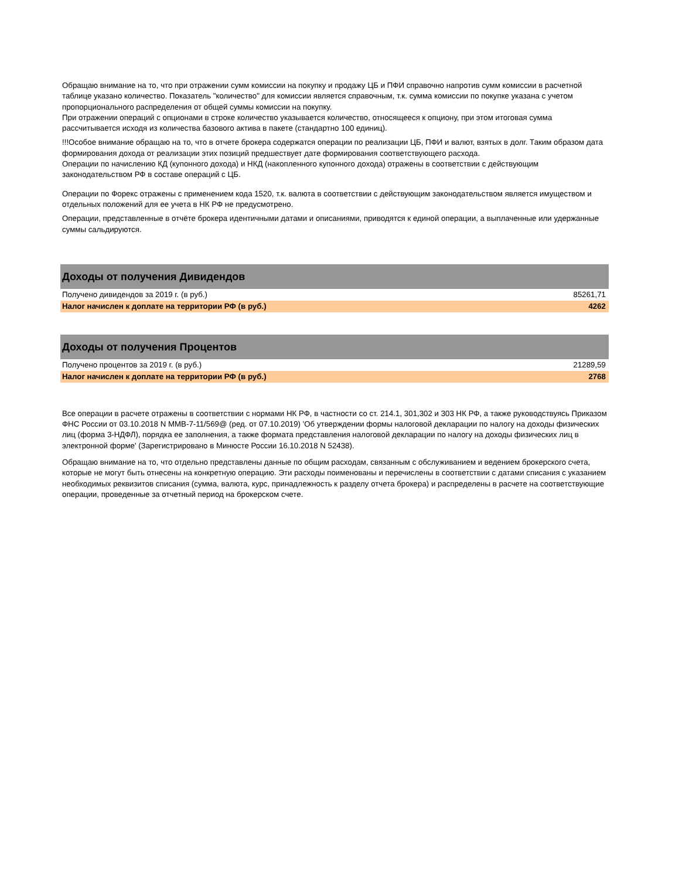Обращаю внимание на то, что при отражении сумм комиссии на покупку и продажу ЦБ и ПФИ справочно напротив сумм комиссии в расчетной таблице указано количество. Показатель "количество" для комиссии является справочным, т.к. сумма комиссии по покупке указана с учетом пропорционального распределения от общей суммы комиссии на покупку.
При отражении операций с опционами в строке количество указывается количество, относящееся к опциону, при этом итоговая сумма рассчитывается исходя из количества базового актива в пакете (стандартно 100 единиц).
!!!Особое внимание обращаю на то, что в отчете брокера содержатся операции по реализации ЦБ, ПФИ и валют, взятых в долг. Таким образом дата формирования дохода от реализации этих позиций предшествует дате формирования соответствующего расхода.
Операции по начислению КД (купонного дохода) и НКД (накопленного купонного дохода) отражены в соответствии с действующим законодательством РФ в составе операций с ЦБ.
Операции по Форекс отражены с применением кода 1520, т.к. валюта в соответствии с действующим законодательством является имуществом и отдельных положений для ее учета в НК РФ не предусмотрено.
Операции, представленные в отчёте брокера идентичными датами и описаниями, приводятся к единой операции, а выплаченные или удержанные суммы сальдируются.
| Доходы от получения Дивидендов | |
| --- | --- |
| Получено дивидендов за 2019 г. (в руб.) | 85261,71 |
| Налог начислен к доплате на территории РФ (в руб.) | 4262 |
| Доходы от получения Процентов | |
| --- | --- |
| Получено процентов за 2019 г. (в руб.) | 21289,59 |
| Налог начислен к доплате на территории РФ (в руб.) | 2768 |
Все операции в расчете отражены в соответствии с нормами НК РФ, в частности со ст. 214.1, 301,302 и 303 НК РФ, а также руководствуясь Приказом ФНС России от 03.10.2018 N ММВ-7-11/569@ (ред. от 07.10.2019) 'Об утверждении формы налоговой декларации по налогу на доходы физических лиц (форма 3-НДФЛ), порядка ее заполнения, а также формата представления налоговой декларации по налогу на доходы физических лиц в электронной форме' (Зарегистрировано в Минюсте России 16.10.2018 N 52438).
Обращаю внимание на то, что отдельно представлены данные по общим расходам, связанным с обслуживанием и ведением брокерского счета, которые не могут быть отнесены на конкретную операцию. Эти расходы поименованы и перечислены в соответствии с датами списания с указанием необходимых реквизитов списания (сумма, валюта, курс, принадлежность к разделу отчета брокера) и распределены в расчете на соответствующие операции, проведенные за отчетный период на брокерском счете.